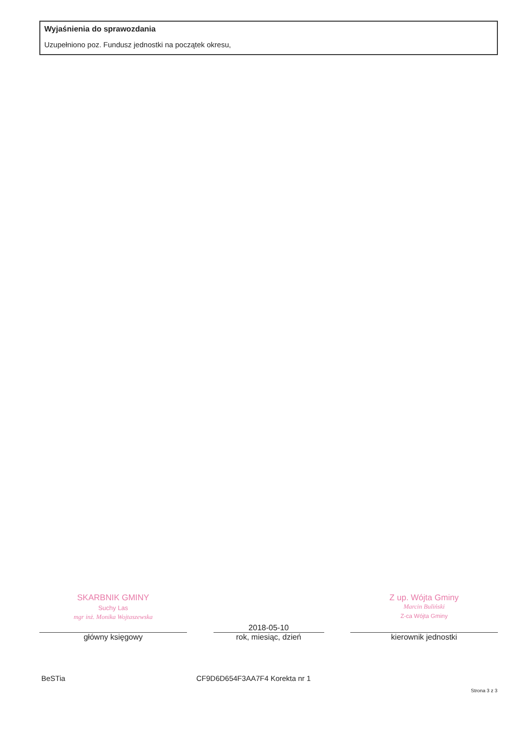Wyjaśnienia do sprawozdania
Uzupełniono poz. Fundusz jednostki na początek okresu,
SKARBNIK GMINY
Suchy Las
mgr inż. Monika Wojtaszewska
główny księgowy
2018-05-10
rok, miesiąc, dzień
Z up. Wójta Gminy
Marcin Buliński
Z-ca Wójta Gminy
kierownik jednostki
BeSTia CF9D6D654F3AA7F4 Korekta nr 1
Strona 3 z 3